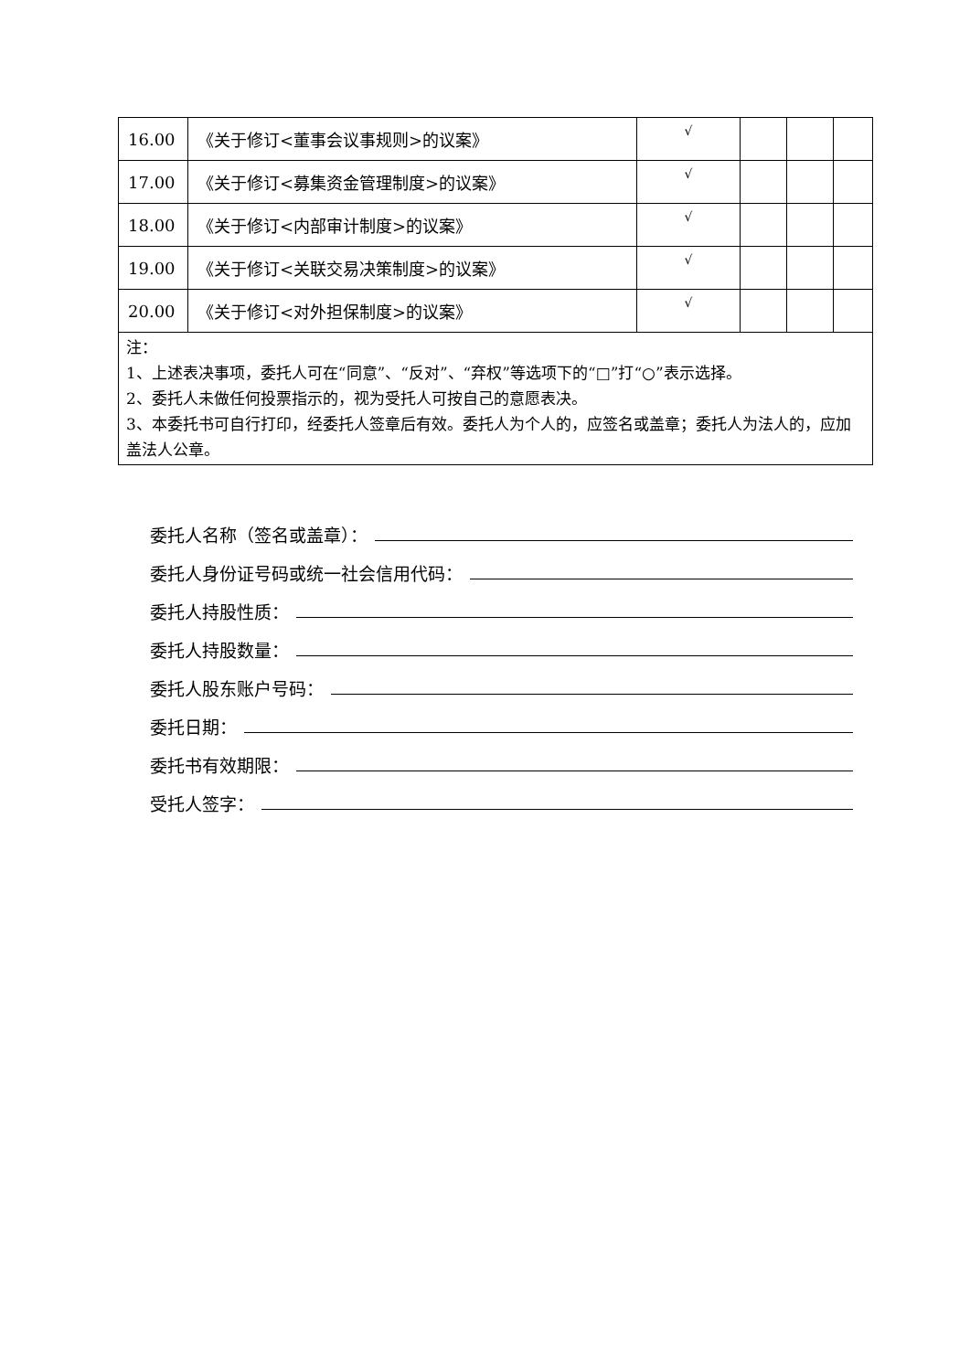| 16.00 | 《关于修订<董事会议事规则>的议案》 | √ | | | |
| 17.00 | 《关于修订<募集资金管理制度>的议案》 | √ | | | |
| 18.00 | 《关于修订<内部审计制度>的议案》 | √ | | | |
| 19.00 | 《关于修订<关联交易决策制度>的议案》 | √ | | | |
| 20.00 | 《关于修订<对外担保制度>的议案》 | √ | | | |
| 注： 1、上述表决事项，委托人可在“同意”、“反对”、“弃权”等选项下的“□”打“○”表示选择。 2、委托人未做任何投票指示的，视为受托人可按自己的意愿表决。 3、本委托书可自行打印，经委托人签章后有效。委托人为个人的，应签名或盖章；委托人为法人的，应加盖法人公章。 | | | | | |
委托人名称（签名或盖章）：
委托人身份证号码或统一社会信用代码：
委托人持股性质：
委托人持股数量：
委托人股东账户号码：
委托日期：
委托书有效期限：
受托人签字：